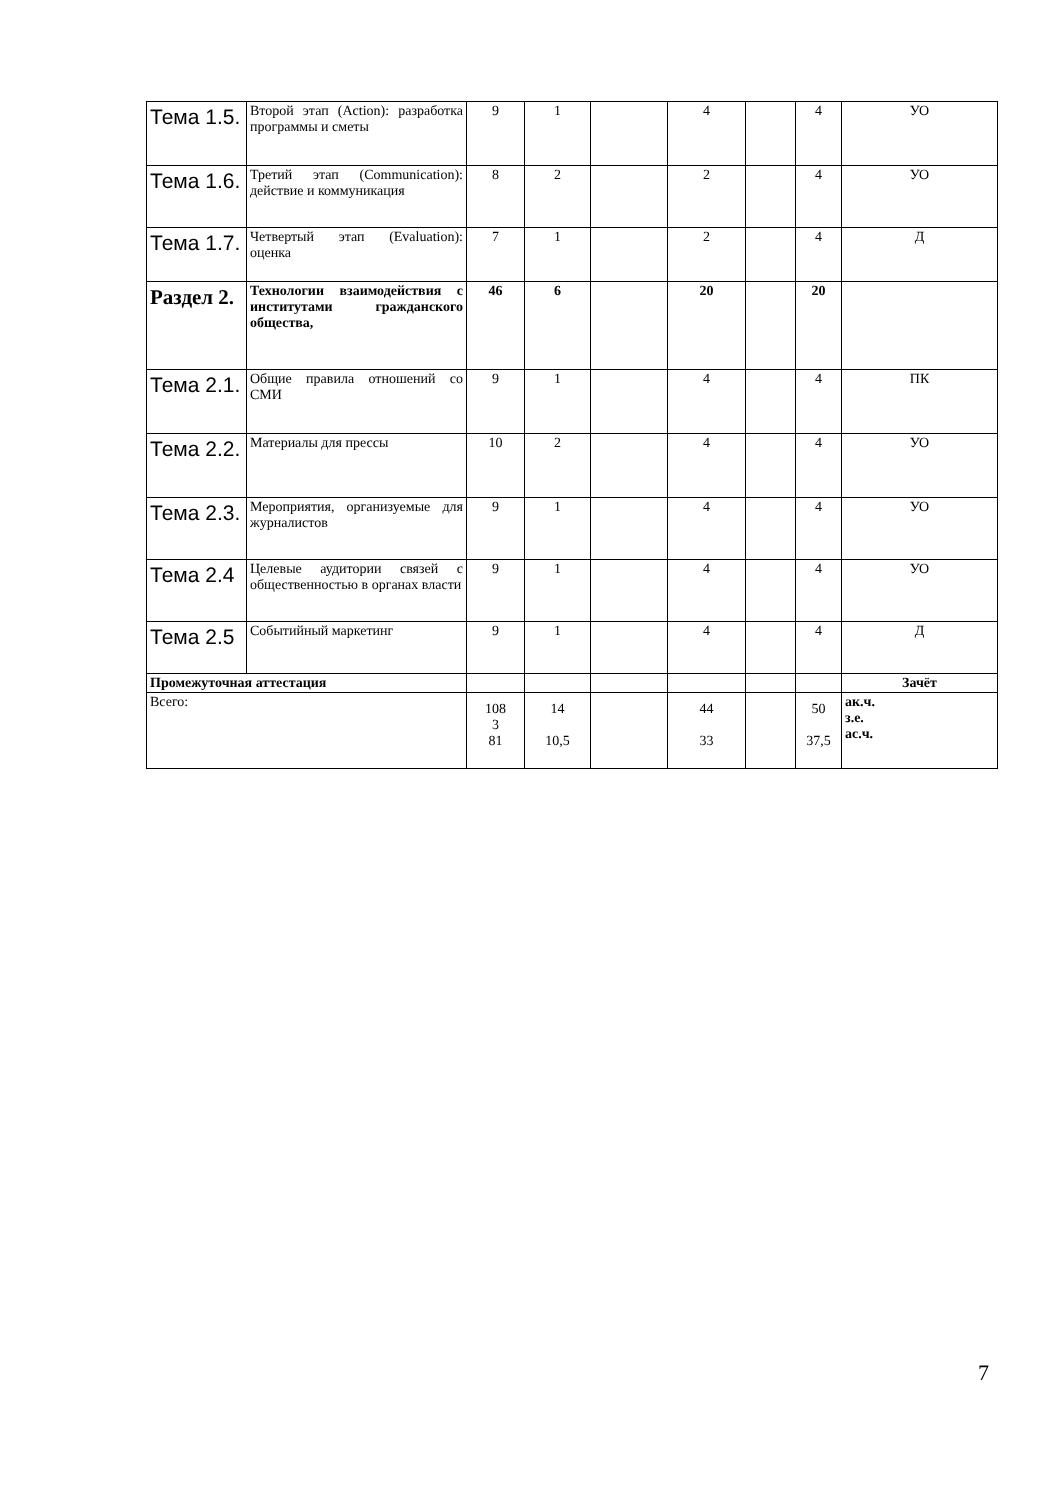| Тема 1.5. | Второй этап (Action): разработка программы и сметы | 9 | 1 | | 4 | | 4 | УО |
| Тема 1.6. | Третий этап (Communication): действие и коммуникация | 8 | 2 | | 2 | | 4 | УО |
| Тема 1.7. | Четвертый этап (Evaluation): оценка | 7 | 1 | | 2 | | 4 | Д |
| Раздел 2. | Технологии взаимодействия с институтами гражданского общества, | 46 | 6 | | 20 | | 20 | |
| Тема 2.1. | Общие правила отношений со СМИ | 9 | 1 | | 4 | | 4 | ПК |
| Тема 2.2. | Материалы для прессы | 10 | 2 | | 4 | | 4 | УО |
| Тема 2.3. | Мероприятия, организуемые для журналистов | 9 | 1 | | 4 | | 4 | УО |
| Тема 2.4 | Целевые аудитории связей с общественностью в органах власти | 9 | 1 | | 4 | | 4 | УО |
| Тема 2.5 | Событийный маркетинг | 9 | 1 | | 4 | | 4 | Д |
| Промежуточная аттестация | | | | | | | | Зачёт |
| Всего: | | 108 3 81 | 14 10,5 | | 44 33 | | 50 37,5 | ак.ч. з.е. ас.ч. |
7